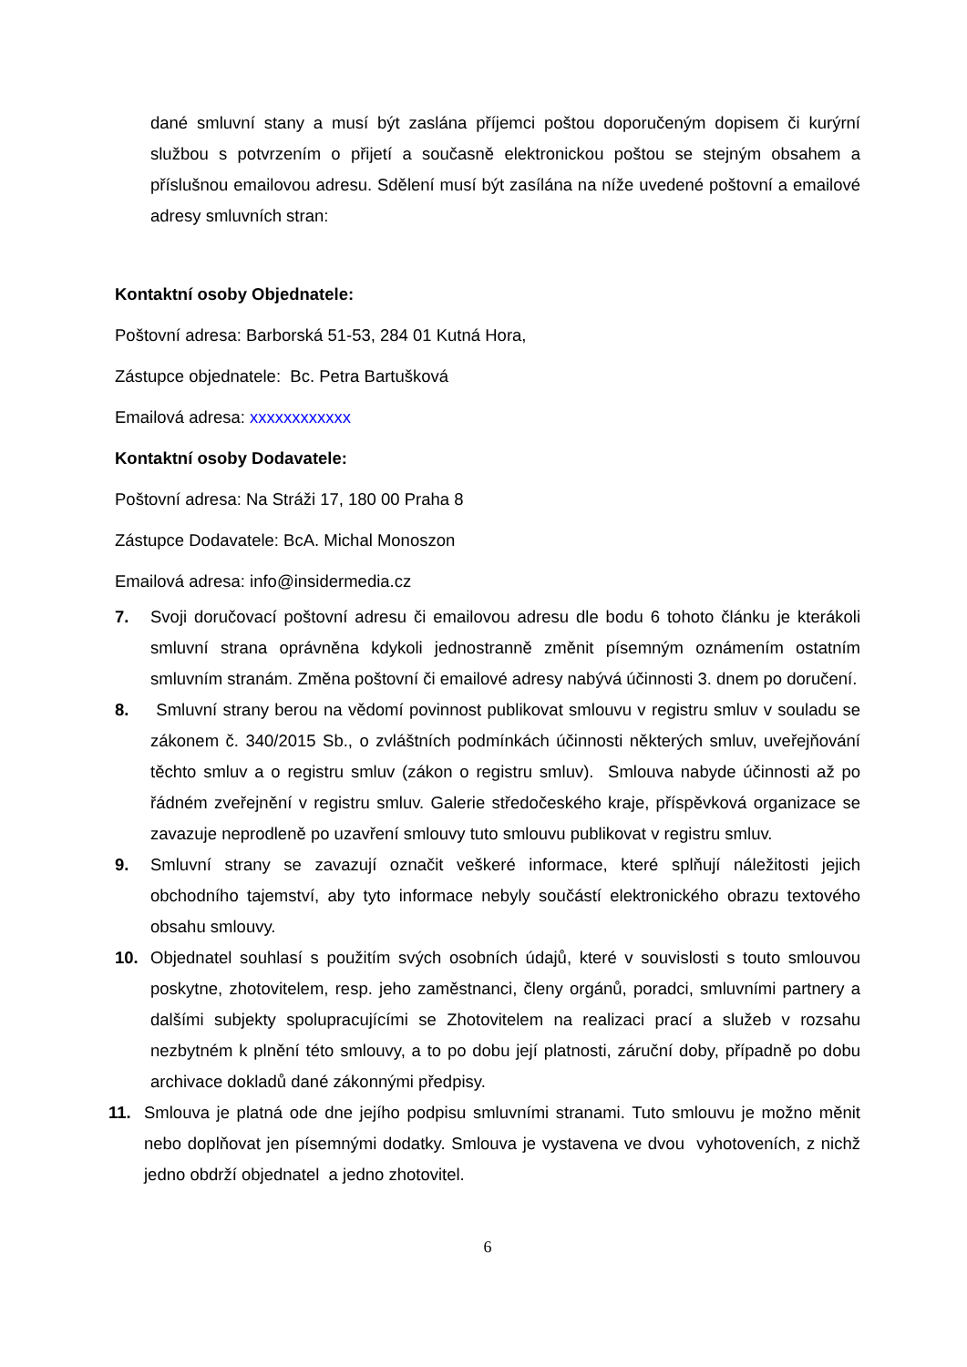dané smluvní stany a musí být zaslána příjemci poštou doporučeným dopisem či kurýrní službou s potvrzením o přijetí a současně elektronickou poštou se stejným obsahem a příslušnou emailovou adresu. Sdělení musí být zasílána na níže uvedené poštovní a emailové adresy smluvních stran:
Kontaktní osoby Objednatele:
Poštovní adresa: Barborská 51-53, 284 01 Kutná Hora,
Zástupce objednatele: Bc. Petra Bartušková
Emailová adresa: xxxxxxxxxxxx
Kontaktní osoby Dodavatele:
Poštovní adresa: Na Stráži 17, 180 00 Praha 8
Zástupce Dodavatele: BcA. Michal Monoszon
Emailová adresa: info@insidermedia.cz
7. Svoji doručovací poštovní adresu či emailovou adresu dle bodu 6 tohoto článku je kterákoli smluvní strana oprávněna kdykoli jednostranně změnit písemným oznámením ostatním smluvním stranám. Změna poštovní či emailové adresy nabývá účinnosti 3. dnem po doručení.
8. Smluvní strany berou na vědomí povinnost publikovat smlouvu v registru smluv v souladu se zákonem č. 340/2015 Sb., o zvláštních podmínkách účinnosti některých smluv, uveřejňování těchto smluv a o registru smluv (zákon o registru smluv). Smlouva nabyde účinnosti až po řádném zveřejnění v registru smluv. Galerie středočeského kraje, příspěvková organizace se zavazuje neprodleně po uzavření smlouvy tuto smlouvu publikovat v registru smluv.
9. Smluvní strany se zavazují označit veškeré informace, které splňují náležitosti jejich obchodního tajemství, aby tyto informace nebyly součástí elektronického obrazu textového obsahu smlouvy.
10. Objednatel souhlasí s použitím svých osobních údajů, které v souvislosti s touto smlouvou poskytne, zhotovitelem, resp. jeho zaměstnanci, členy orgánů, poradci, smluvními partnery a dalšími subjekty spolupracujícími se Zhotovitelem na realizaci prací a služeb v rozsahu nezbytném k plnění této smlouvy, a to po dobu její platnosti, záruční doby, případně po dobu archivace dokladů dané zákonnými předpisy.
11. Smlouva je platná ode dne jejího podpisu smluvními stranami. Tuto smlouvu je možno měnit nebo doplňovat jen písemnými dodatky. Smlouva je vystavena ve dvou vyhotoveních, z nichž jedno obdrží objednatel a jedno zhotovitel.
6